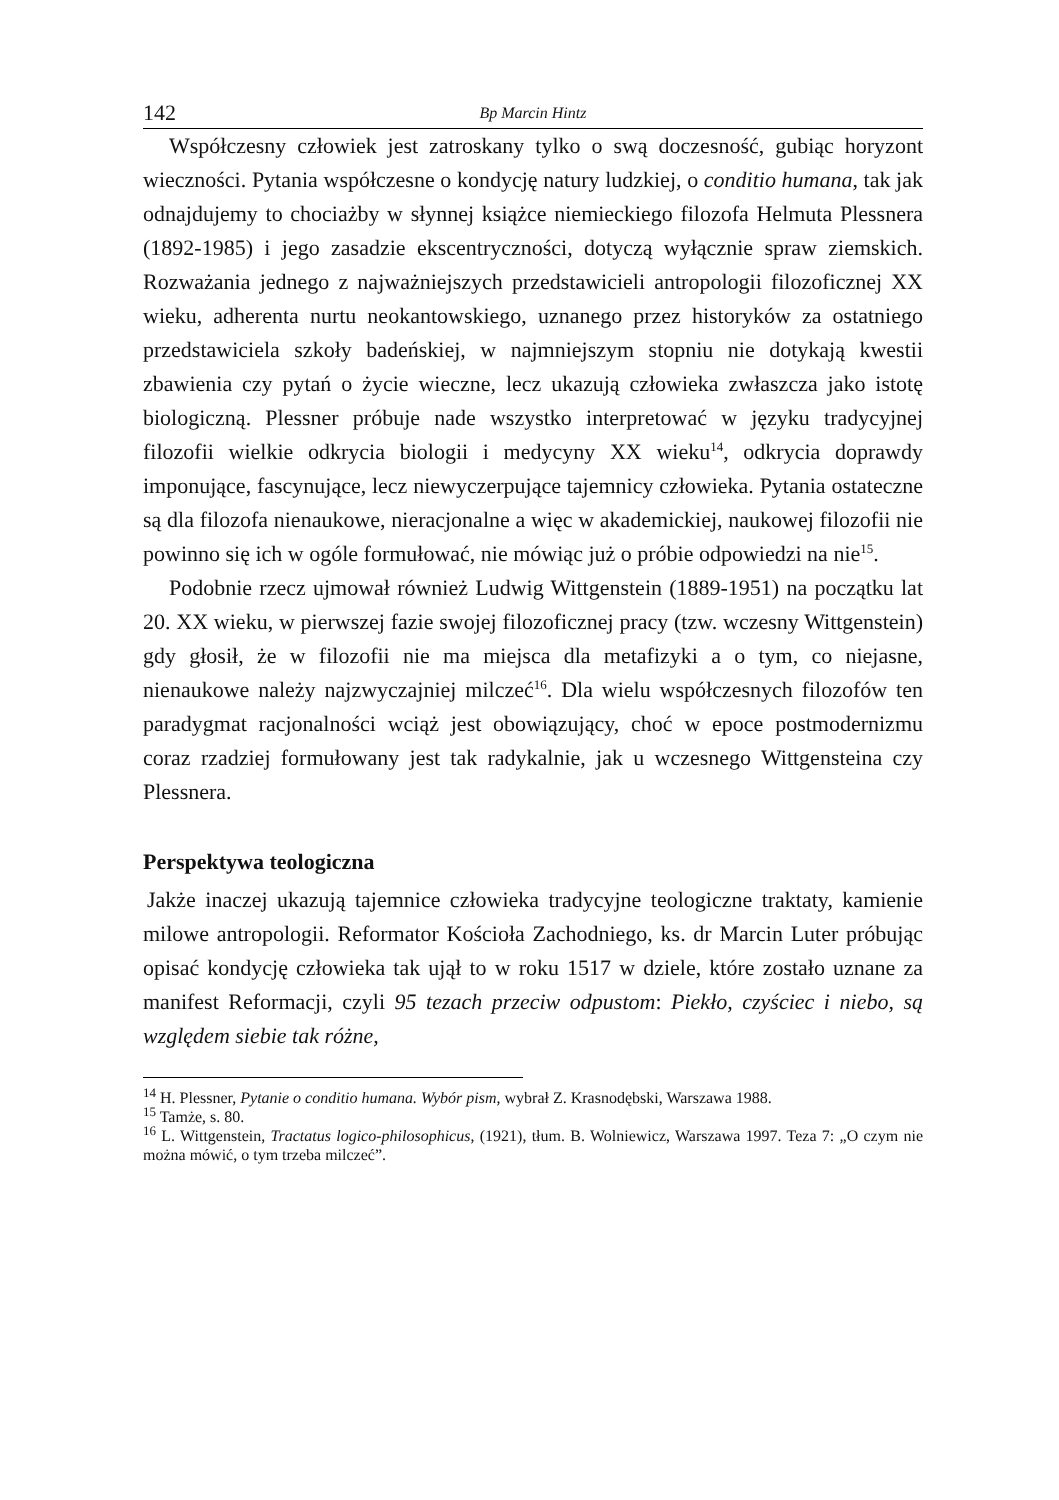142 Bp Marcin Hintz
Współczesny człowiek jest zatroskany tylko o swą doczesność, gubiąc horyzont wieczności. Pytania współczesne o kondycję natury ludzkiej, o conditio humana, tak jak odnajdujemy to chociażby w słynnej książce niemieckiego filozofa Helmuta Plessnera (1892-1985) i jego zasadzie ekscentryczności, dotyczą wyłącznie spraw ziemskich. Rozważania jednego z najważniejszych przedstawicieli antropologii filozoficznej XX wieku, adherenta nurtu neokantowskiego, uznanego przez historyków za ostatniego przedstawiciela szkoły badeńskiej, w najmniejszym stopniu nie dotykają kwestii zbawienia czy pytań o życie wieczne, lecz ukazują człowieka zwłaszcza jako istotę biologiczną. Plessner próbuje nade wszystko interpretować w języku tradycyjnej filozofii wielkie odkrycia biologii i medycyny XX wieku<sup>14</sup>, odkrycia doprawdy imponujące, fascynujące, lecz niewyczerpujące tajemnicy człowieka. Pytania ostateczne są dla filozofa nienaukowe, nieracjonalne a więc w akademickiej, naukowej filozofii nie powinno się ich w ogóle formułować, nie mówiąc już o próbie odpowiedzi na nie<sup>15</sup>.
Podobnie rzecz ujmował również Ludwig Wittgenstein (1889-1951) na początku lat 20. XX wieku, w pierwszej fazie swojej filozoficznej pracy (tzw. wczesny Wittgenstein) gdy głosił, że w filozofii nie ma miejsca dla metafizyki a o tym, co niejasne, nienaukowe należy najzwyczajniej milczeć<sup>16</sup>. Dla wielu współczesnych filozofów ten paradygmat racjonalności wciąż jest obowiązujący, choć w epoce postmodernizmu coraz rzadziej formułowany jest tak radykalnie, jak u wczesnego Wittgensteina czy Plessnera.
Perspektywa teologiczna
Jakże inaczej ukazują tajemnice człowieka tradycyjne teologiczne traktaty, kamienie milowe antropologii. Reformator Kościoła Zachodniego, ks. dr Marcin Luter próbując opisać kondycję człowieka tak ujął to w roku 1517 w dziele, które zostało uznane za manifest Reformacji, czyli 95 tezach przeciw odpustom: Piekło, czyściec i niebo, są względem siebie tak różne,
<sup>14</sup> H. Plessner, Pytanie o conditio humana. Wybór pism, wybrał Z. Krasnodębski, Warszawa 1988.
<sup>15</sup> Tamże, s. 80.
<sup>16</sup> L. Wittgenstein, Tractatus logico-philosophicus, (1921), tłum. B. Wolniewicz, Warszawa 1997. Teza 7: „O czym nie można mówić, o tym trzeba milczeć”.